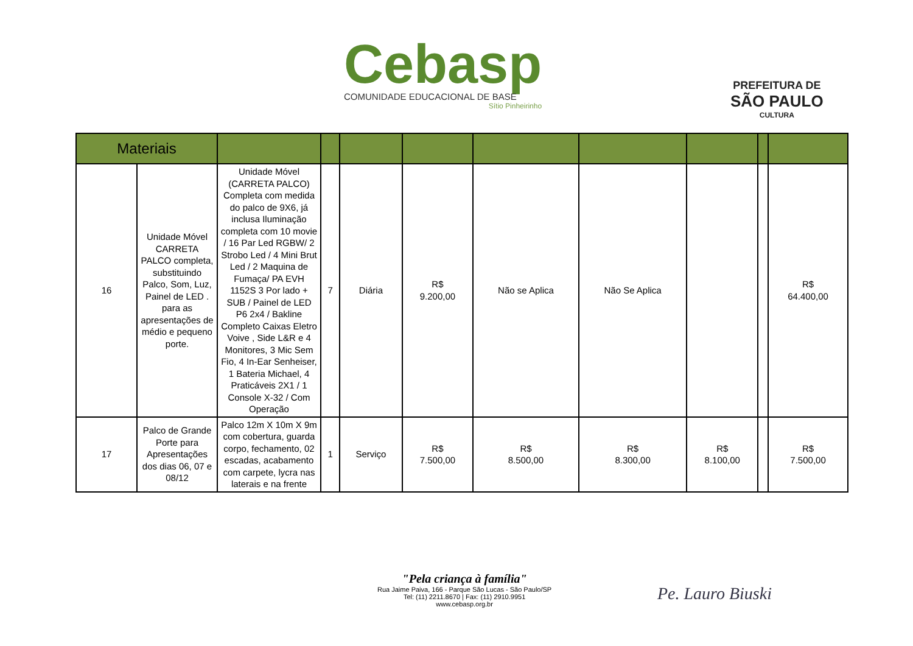Cebasp
COMUNIDADE EDUCACIONAL DE BASE
Sítio Pinheirinho
PREFEITURA DE
SÃO PAULO
CULTURA
| Materiais | | | | | | | | | | |
| --- | --- | --- | --- | --- | --- | --- | --- | --- | --- | --- |
| 16 | Unidade Móvel CARRETA PALCO completa, substituindo Palco, Som, Luz, Painel de LED . para as apresentações de médio e pequeno porte. | Unidade Móvel (CARRETA PALCO) Completa com medida do palco de 9X6, já inclusa Iluminação completa com 10 movie / 16 Par Led RGBW/ 2 Strobo Led / 4 Mini Brut Led / 2 Maquina de Fumaça/ PA EVH 1152S 3 Por lado + SUB / Painel de LED P6 2x4 / Bakline Completo Caixas Eletro Voive , Side L&R e 4 Monitores, 3 Mic Sem Fio, 4 In-Ear Senheiser, 1 Bateria Michael, 4 Praticáveis 2X1 / 1 Console X-32 / Com Operação | 7 | Diária | R$ 9.200,00 | Não se Aplica | Não Se Aplica | | | R$ 64.400,00 |
| 17 | Palco de Grande Porte para Apresentações dos dias 06, 07 e 08/12 | Palco 12m X 10m X 9m com cobertura, guarda corpo, fechamento, 02 escadas, acabamento com carpete, lycra nas laterais e na frente | 1 | Serviço | R$ 7.500,00 | R$ 8.500,00 | R$ 8.300,00 | R$ 8.100,00 | | R$ 7.500,00 |
"Pela criança à família"
Rua Jaime Paiva, 166 - Parque São Lucas - São Paulo/SP
Tel: (11) 2211.8670 | Fax: (11) 2910.9951
www.cebasp.org.br
Pe. Lauro Biuski